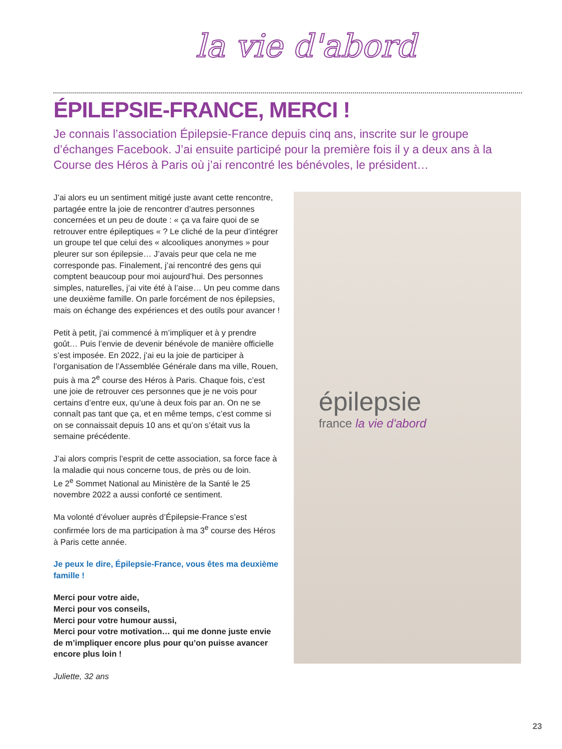la vie d'abord
ÉPILEPSIE-FRANCE, MERCI !
Je connais l’association Épilepsie-France depuis cinq ans, inscrite sur le groupe d’échanges Facebook. J’ai ensuite participé pour la première fois il y a deux ans à la Course des Héros à Paris où j’ai rencontré les bénévoles, le président…
J’ai alors eu un sentiment mitigé juste avant cette rencontre, partagée entre la joie de rencontrer d’autres personnes concernées et un peu de doute : « ça va faire quoi de se retrouver entre épileptiques « ? Le cliché de la peur d’intégrer un groupe tel que celui des « alcooliques anonymes » pour pleurer sur son épilepsie… J’avais peur que cela ne me corresponde pas. Finalement, j’ai rencontré des gens qui comptent beaucoup pour moi aujourd’hui. Des personnes simples, naturelles, j’ai vite été à l’aise… Un peu comme dans une deuxième famille. On parle forcément de nos épilepsies, mais on échange des expériences et des outils pour avancer !
Petit à petit, j’ai commencé à m’impliquer et à y prendre goût… Puis l’envie de devenir bénévole de manière officielle s’est imposée. En 2022, j’ai eu la joie de participer à l’organisation de l’Assemblée Générale dans ma ville, Rouen, puis à ma 2<sup>e</sup> course des Héros à Paris. Chaque fois, c’est une joie de retrouver ces personnes que je ne vois pour certains d’entre eux, qu’une à deux fois par an. On ne se connaît pas tant que ça, et en même temps, c’est comme si on se connaissait depuis 10 ans et qu’on s’était vus la semaine précédente.
J’ai alors compris l’esprit de cette association, sa force face à la maladie qui nous concerne tous, de près ou de loin.
Le 2<sup>e</sup> Sommet National au Ministère de la Santé le 25 novembre 2022 a aussi conforté ce sentiment.
Ma volonté d’évoluer auprès d’Épilepsie-France s’est confirmée lors de ma participation à ma 3<sup>e</sup> course des Héros à Paris cette année.
Je peux le dire, Épilepsie-France, vous êtes ma deuxième famille !
Merci pour votre aide,
Merci pour vos conseils,
Merci pour votre humour aussi,
Merci pour votre motivation… qui me donne juste envie de m’impliquer encore plus pour qu’on puisse avancer encore plus loin !
Juliette, 32 ans
épilepsie
france la vie d'abord
23